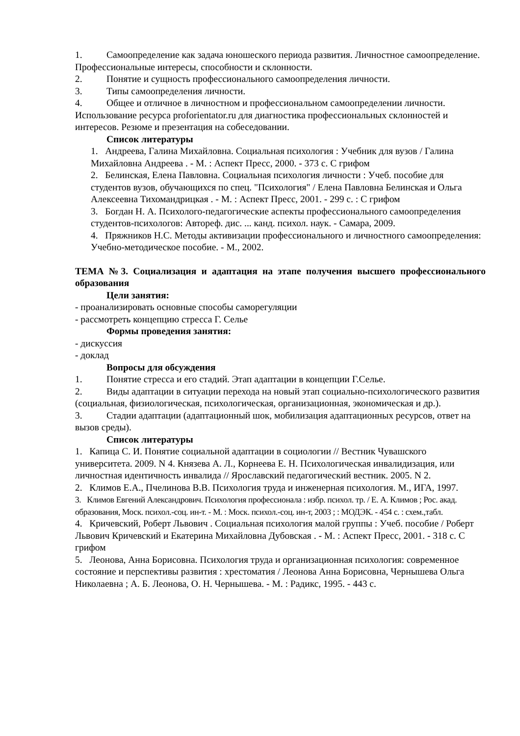1. Самоопределение как задача юношеского периода развития. Личностное самоопределение. Профессиональные интересы, способности и склонности.
2. Понятие и сущность профессионального самоопределения личности.
3. Типы самоопределения личности.
4. Общее и отличное в личностном и профессиональном самоопределении личности. Использование ресурса proforientator.ru для диагностика профессиональных склонностей и интересов. Резюме и презентация на собеседовании.
Список литературы
1. Андреева, Галина Михайловна. Социальная психология : Учебник для вузов / Галина Михайловна Андреева . - М. : Аспект Пресс, 2000. - 373 с. С грифом
2. Белинская, Елена Павловна. Социальная психология личности : Учеб. пособие для студентов вузов, обучающихся по спец. "Психология" / Елена Павловна Белинская и Ольга Алексеевна Тихомандрицкая . - М. : Аспект Пресс, 2001. - 299 с. : С грифом
3. Богдан Н. А. Психолого-педагогические аспекты профессионального самоопределения студентов-психологов: Автореф. дис. ... канд. психол. наук. - Самара, 2009.
4. Пряжников Н.С. Методы активизации профессионального и личностного самоопределения: Учебно-методическое пособие. - М., 2002.
ТЕМА №3. Социализация и адаптация на этапе получения высшего профессионального образования
Цели занятия:
- проанализировать основные способы саморегуляции
- рассмотреть концепцию стресса Г. Селье
Формы проведения занятия:
- дискуссия
- доклад
Вопросы для обсуждения
1. Понятие стресса и его стадий. Этап адаптации в концепции Г.Селье.
2. Виды адаптации в ситуации перехода на новый этап социально-психологического развития (социальная, физиологическая, психологическая, организационная, экономическая и др.).
3. Стадии адаптации (адаптационный шок, мобилизация адаптационных ресурсов, ответ на вызов среды).
Список литературы
1. Капица С. И. Понятие социальной адаптации в социологии // Вестник Чувашского университета. 2009. N 4. Князева А. Л., Корнеева Е. Н. Психологическая инвалидизация, или личностная идентичность инвалида // Ярославский педагогический вестник. 2005. N 2.
2. Климов Е.А., Пчелинова В.В. Психология труда и инженерная психология. М., ИГА, 1997.
3. Климов Евгений Александрович. Психология профессионала : избр. психол. тр. / Е. А. Климов ; Рос. акад. образования, Моск. психол.-соц. ин-т. - М. : Моск. психол.-соц. ин-т, 2003 ; : МОДЭК. - 454 с. : схем.,табл.
4. Кричевский, Роберт Львович . Социальная психология малой группы : Учеб. пособие / Роберт Львович Кричевский и Екатерина Михайловна Дубовская . - М. : Аспект Пресс, 2001. - 318 с. С грифом
5. Леонова, Анна Борисовна. Психология труда и организационная психология: современное состояние и перспективы развития : хрестоматия / Леонова Анна Борисовна, Чернышева Ольга Николаевна ; А. Б. Леонова, О. Н. Чернышева. - М. : Радикс, 1995. - 443 с.